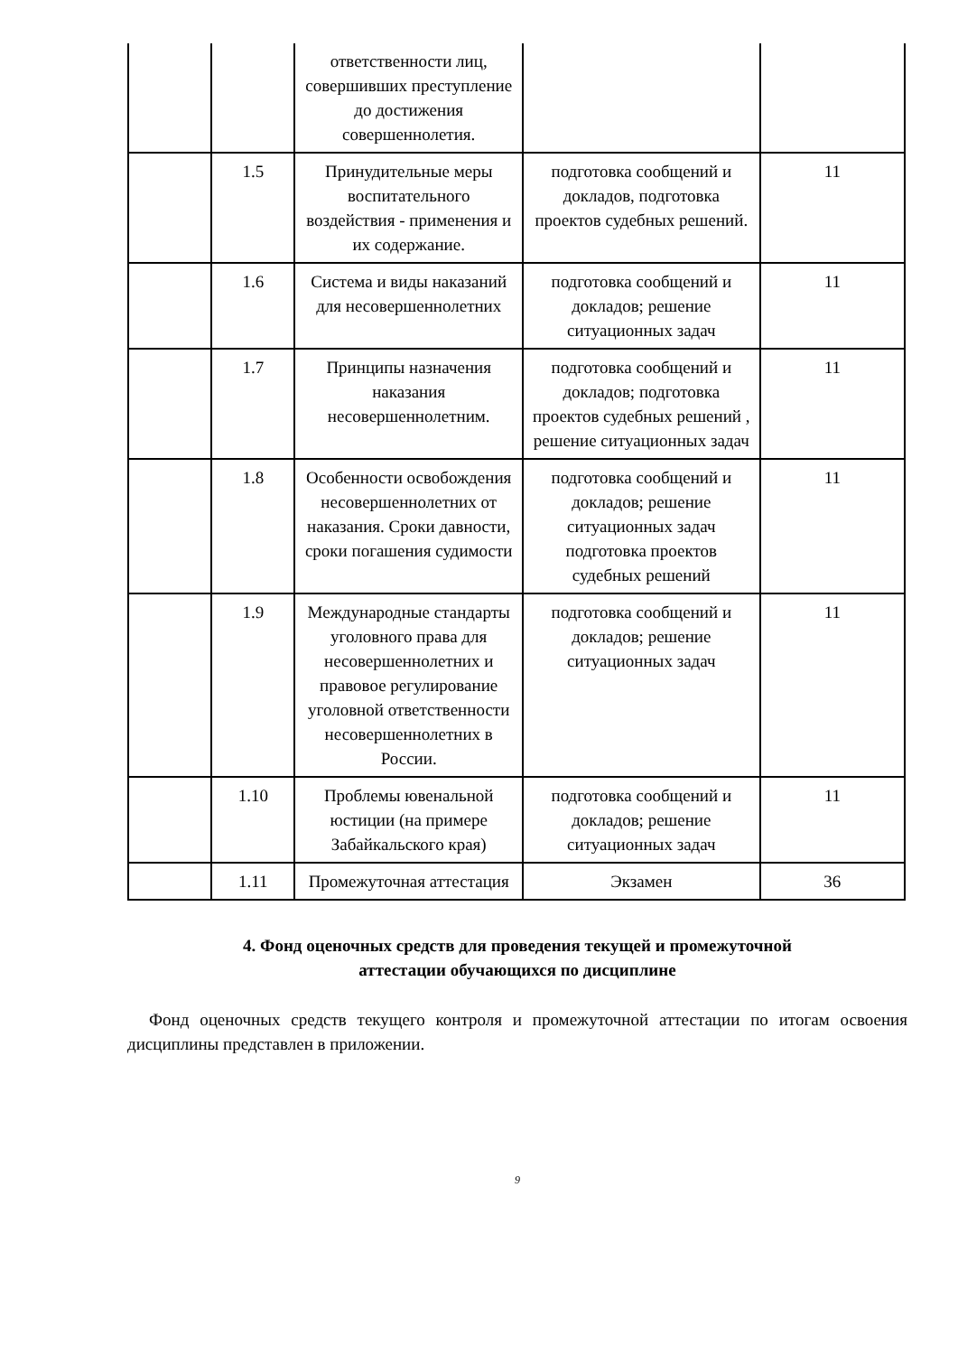| | | ответственности лиц, совершивших преступление до достижения совершеннолетия. | | |
| | 1.5 | Принудительные меры воспитательного воздействия - применения и их содержание. | подготовка сообщений и докладов, подготовка проектов судебных решений. | 11 |
| | 1.6 | Система и виды наказаний для несовершеннолетних | подготовка сообщений и докладов; решение ситуационных задач | 11 |
| | 1.7 | Принципы назначения наказания несовершеннолетним. | подготовка сообщений и докладов; подготовка проектов судебных решений , решение ситуационных задач | 11 |
| | 1.8 | Особенности освобождения несовершеннолетних от наказания. Сроки давности, сроки погашения судимости | подготовка сообщений и докладов; решение ситуационных задач подготовка проектов судебных решений | 11 |
| | 1.9 | Международные стандарты уголовного права для несовершеннолетних и правовое регулирование уголовной ответственности несовершеннолетних в России. | подготовка сообщений и докладов; решение ситуационных задач | 11 |
| | 1.10 | Проблемы ювенальной юстиции (на примере Забайкальского края) | подготовка сообщений и докладов; решение ситуационных задач | 11 |
| | 1.11 | Промежуточная аттестация | Экзамен | 36 |
4. Фонд оценочных средств для проведения текущей и промежуточной
аттестации обучающихся по дисциплине
Фонд оценочных средств текущего контроля и промежуточной аттестации по итогам освоения дисциплины представлен в приложении.
9